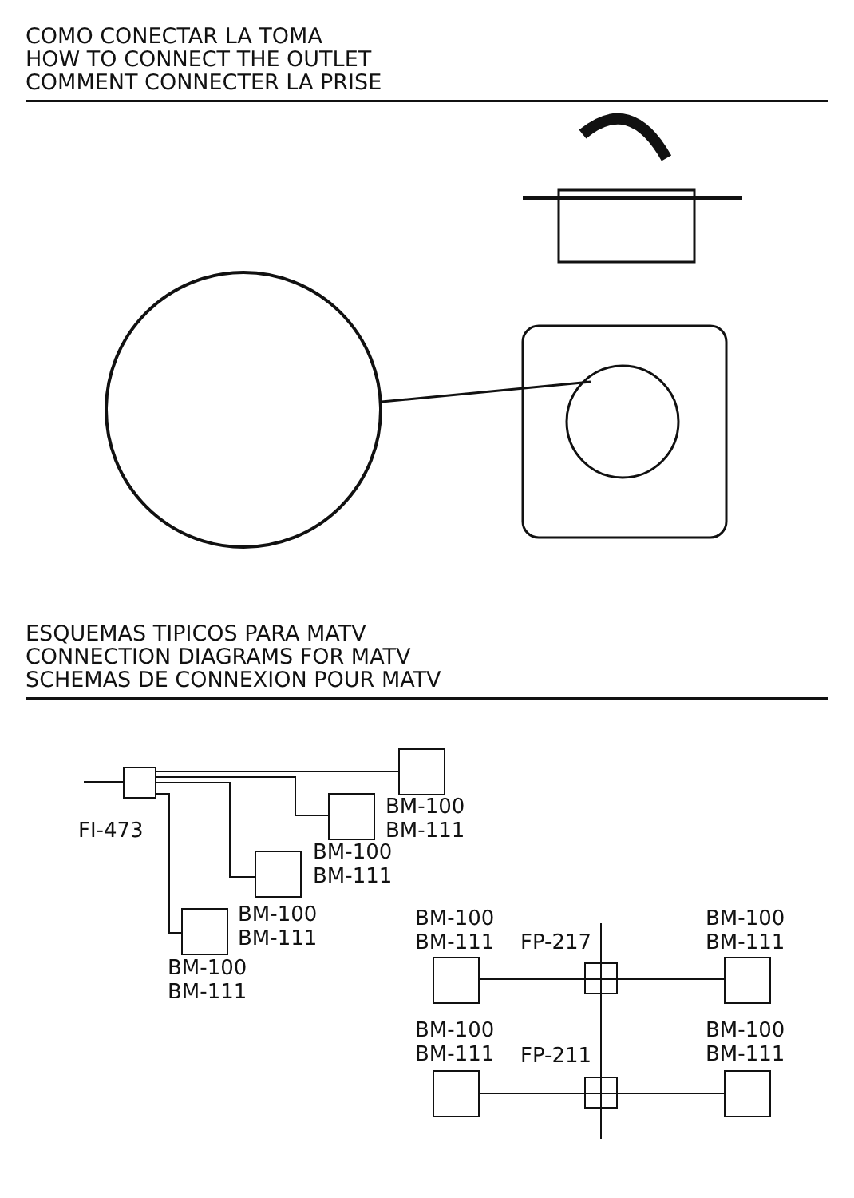COMO CONECTAR LA TOMA
HOW TO CONNECT THE OUTLET
COMMENT CONNECTER LA PRISE
ESQUEMAS TIPICOS PARA MATV
CONNECTION DIAGRAMS FOR MATV
SCHEMAS DE CONNEXION POUR MATV
FI-473
BM-100
BM-111
BM-100
BM-111
BM-100
BM-111
BM-100
BM-111
BM-100
BM-111
FP-217
BM-100
BM-111
BM-100
BM-111
FP-211
BM-100
BM-111